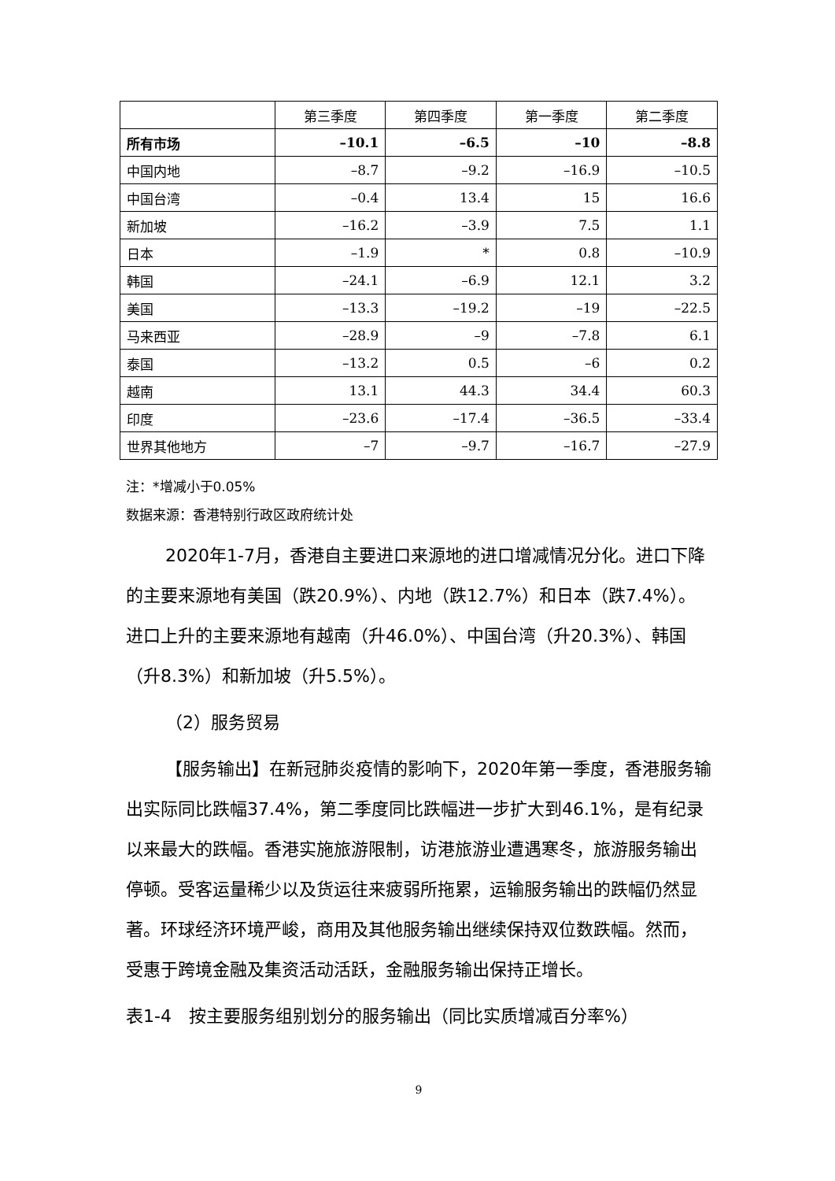| | 第三季度 | 第四季度 | 第一季度 | 第二季度 |
| --- | --- | --- | --- | --- |
| 所有市场 | –10.1 | –6.5 | –10 | –8.8 |
| 中国内地 | –8.7 | –9.2 | –16.9 | –10.5 |
| 中国台湾 | –0.4 | 13.4 | 15 | 16.6 |
| 新加坡 | –16.2 | –3.9 | 7.5 | 1.1 |
| 日本 | –1.9 | * | 0.8 | –10.9 |
| 韩国 | –24.1 | –6.9 | 12.1 | 3.2 |
| 美国 | –13.3 | –19.2 | –19 | –22.5 |
| 马来西亚 | –28.9 | –9 | –7.8 | 6.1 |
| 泰国 | –13.2 | 0.5 | –6 | 0.2 |
| 越南 | 13.1 | 44.3 | 34.4 | 60.3 |
| 印度 | –23.6 | –17.4 | –36.5 | –33.4 |
| 世界其他地方 | –7 | –9.7 | –16.7 | –27.9 |
注：*增减小于0.05%
数据来源：香港特别行政区政府统计处
2020年1-7月，香港自主要进口来源地的进口增减情况分化。进口下降的主要来源地有美国（跌20.9%）、内地（跌12.7%）和日本（跌7.4%）。进口上升的主要来源地有越南（升46.0%）、中国台湾（升20.3%）、韩国（升8.3%）和新加坡（升5.5%）。
（2）服务贸易
【服务输出】在新冠肺炎疫情的影响下，2020年第一季度，香港服务输出实际同比跌幅37.4%，第二季度同比跌幅进一步扩大到46.1%，是有纪录以来最大的跌幅。香港实施旅游限制，访港旅游业遭遇寒冬，旅游服务输出停顿。受客运量稀少以及货运往来疲弱所拖累，运输服务输出的跌幅仍然显著。环球经济环境严峻，商用及其他服务输出继续保持双位数跌幅。然而，受惠于跨境金融及集资活动活跃，金融服务输出保持正增长。
表1-4　按主要服务组别划分的服务输出（同比实质增减百分率%）
9